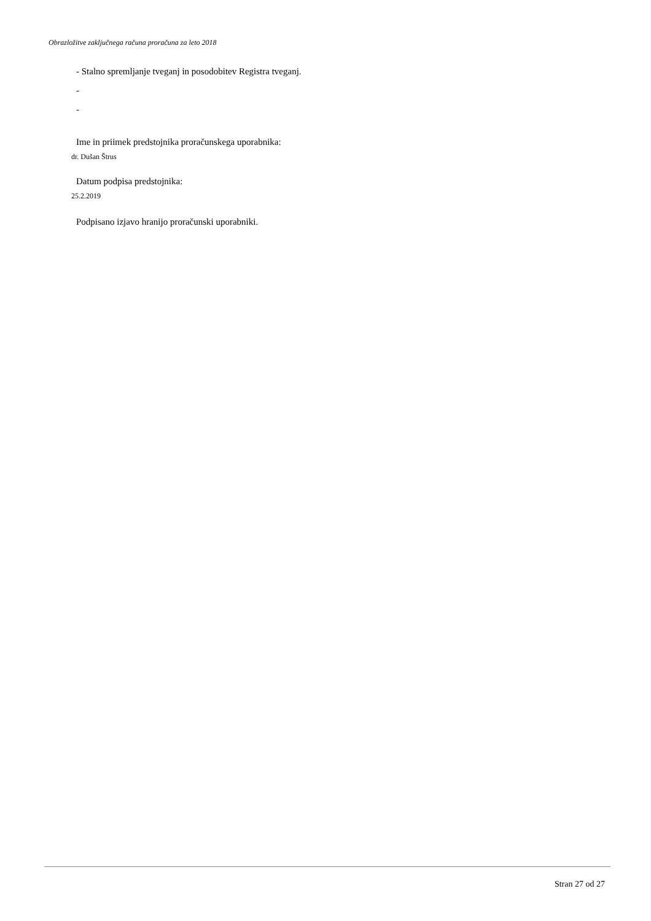Obrazložitve zaključnega računa proračuna za leto 2018
- Stalno spremljanje tveganj in posodobitev Registra tveganj.
-
-
Ime in priimek predstojnika proračunskega uporabnika:
dr. Dušan Štrus
Datum podpisa predstojnika:
25.2.2019
Podpisano izjavo hranijo proračunski uporabniki.
Stran 27 od 27